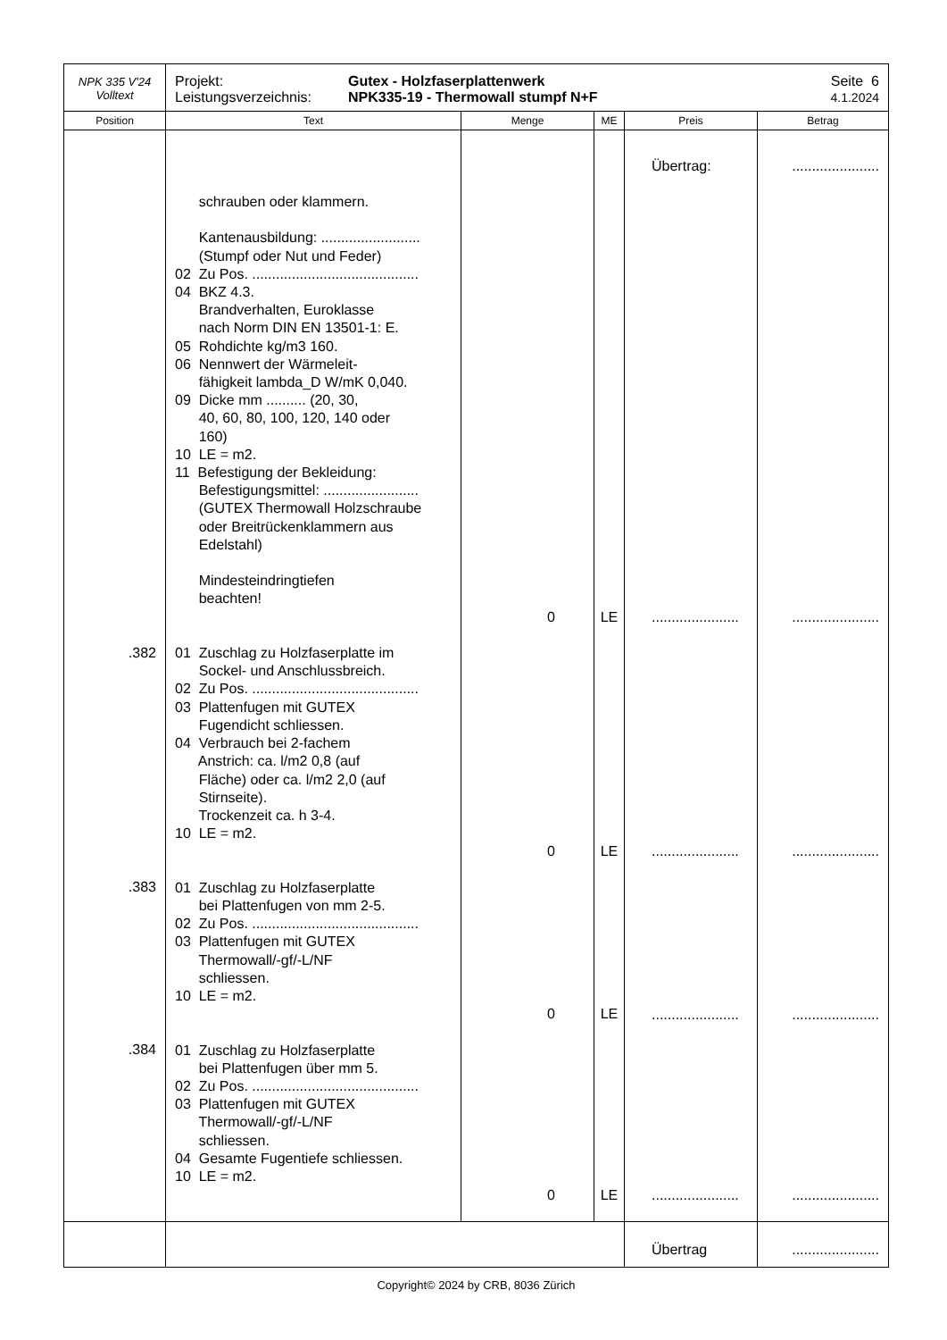| NPK 335 V'24 Volltext | Projekt: Leistungsverzeichnis: Gutex - Holzfaserplattenwerk NPK335-19 - Thermowall stumpf N+F Seite 6 4.1.2024 | | | | |
| Position | Text | Menge | ME | Preis | Betrag |
| .382 .383 .384 | schrauben oder klammern. Kantenausbildung: ......................... (Stumpf oder Nut und Feder) 02 Zu Pos. .......................................... 04 BKZ 4.3. Brandverhalten, Euroklasse nach Norm DIN EN 13501-1: E. 05 Rohdichte kg/m3 160. 06 Nennwert der Wärmeleit- fähigkeit lambda_D W/mK 0,040. 09 Dicke mm .......... (20, 30, 40, 60, 80, 100, 120, 140 oder 160) 10 LE = m2. 11 Befestigung der Bekleidung: Befestigungsmittel: ........................ (GUTEX Thermowall Holzschraube oder Breitrückenklammern aus Edelstahl) Mindesteindringtiefen beachten! 01 Zuschlag zu Holzfaserplatte im Sockel- und Anschlussbreich. 02 Zu Pos. .......................................... 03 Plattenfugen mit GUTEX Fugendicht schliessen. 04 Verbrauch bei 2-fachem Anstrich: ca. l/m2 0,8 (auf Fläche) oder ca. l/m2 2,0 (auf Stirnseite). Trockenzeit ca. h 3-4. 10 LE = m2. 01 Zuschlag zu Holzfaserplatte bei Plattenfugen von mm 2-5. 02 Zu Pos. .......................................... 03 Plattenfugen mit GUTEX Thermowall/-gf/-L/NF schliessen. 10 LE = m2. 01 Zuschlag zu Holzfaserplatte bei Plattenfugen über mm 5. 02 Zu Pos. .......................................... 03 Plattenfugen mit GUTEX Thermowall/-gf/-L/NF schliessen. 04 Gesamte Fugentiefe schliessen. 10 LE = m2. | 0 0 0 0 | LE LE LE LE | Übertrag: ...................... ...................... ...................... ...................... | ...................... ...................... ...................... ...................... ...................... |
| | | | | Übertrag | ...................... |
Copyright© 2024 by CRB, 8036 Zürich